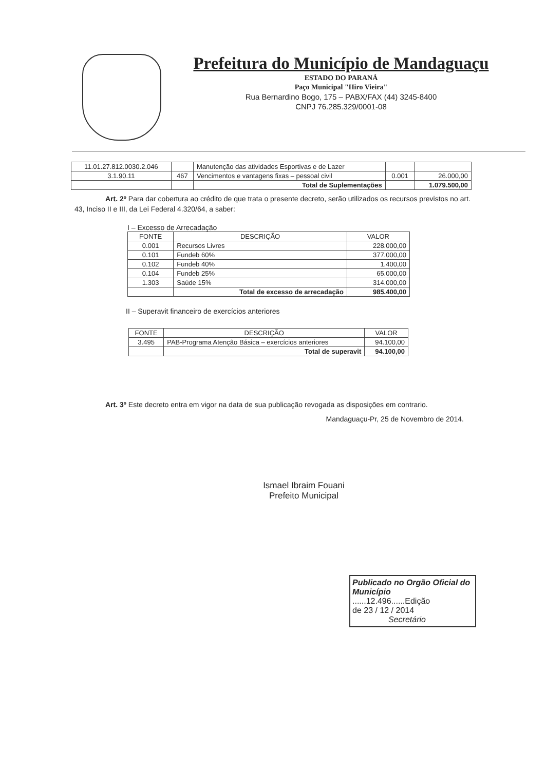Prefeitura do Município de Mandaguaçu
ESTADO DO PARANÁ
Paço Municipal "Hiro Vieira"
Rua Bernardino Bogo, 175 – PABX/FAX (44) 3245-8400
CNPJ 76.285.329/0001-08
| 11.01.27.812.0030.2.046 | | Manutenção das atividades Esportivas e de Lazer | | |
| 3.1.90.11 | 467 | Vencimentos e vantagens fixas – pessoal civil | 0.001 | 26.000,00 |
| | | Total de Suplementações | | 1.079.500,00 |
Art. 2º Para dar cobertura ao crédito de que trata o presente decreto, serão utilizados os recursos previstos no art. 43, Inciso II e III, da Lei Federal 4.320/64, a saber:
I – Excesso de Arrecadação
| FONTE | DESCRIÇÃO | VALOR |
| --- | --- | --- |
| 0.001 | Recursos Livres | 228.000,00 |
| 0.101 | Fundeb 60% | 377.000,00 |
| 0.102 | Fundeb 40% | 1.400,00 |
| 0.104 | Fundeb 25% | 65.000,00 |
| 1.303 | Saúde 15% | 314.000,00 |
| | Total de excesso de arrecadação | 985.400,00 |
II – Superavit financeiro de exercícios anteriores
| FONTE | DESCRIÇÃO | VALOR |
| --- | --- | --- |
| 3.495 | PAB-Programa Atenção Básica – exercícios anteriores | 94.100,00 |
| | Total de superavit | 94.100,00 |
Art. 3º Este decreto entra em vigor na data de sua publicação revogada as disposições em contrario.
Mandaguaçu-Pr, 25 de Novembro de 2014.
Ismael Ibraim Fouani
Prefeito Municipal
Publicado no Orgão Oficial do Município
......12.496......Edição
de 23 / 12 / 2014
Secretário